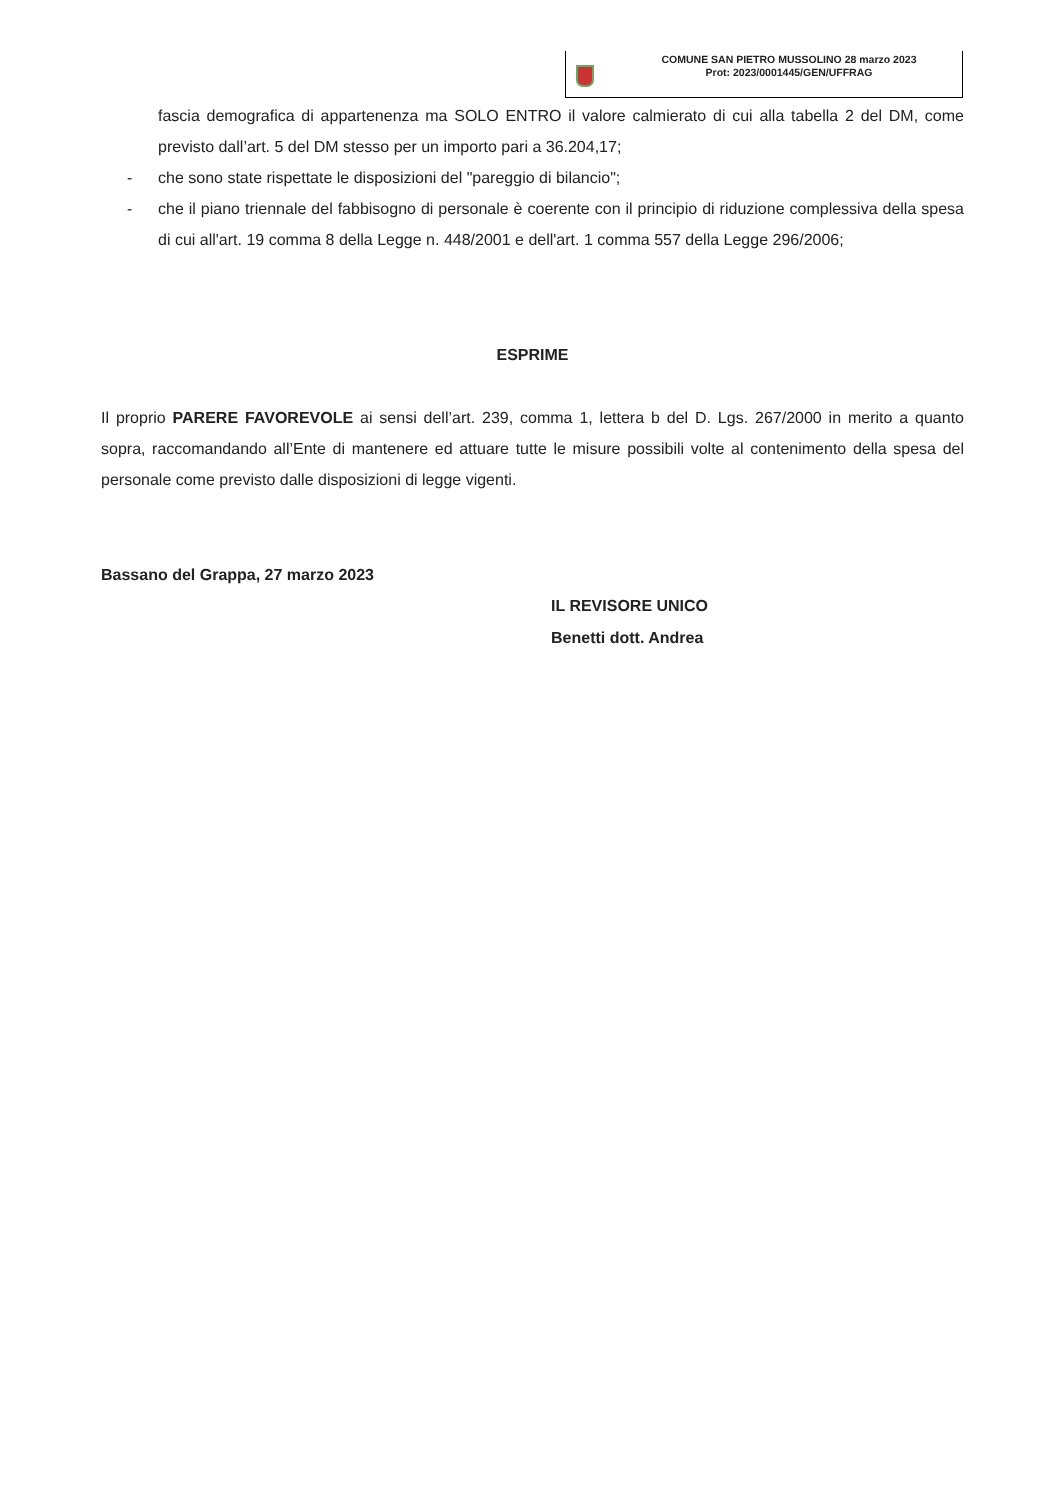COMUNE SAN PIETRO MUSSOLINO 28 marzo 2023
Prot: 2023/0001445/GEN/UFFRAG
fascia demografica di appartenenza ma SOLO ENTRO il valore calmierato di cui alla tabella 2 del DM, come previsto dall’art. 5 del DM stesso per un importo pari a 36.204,17;
- che sono state rispettate le disposizioni del "pareggio di bilancio";
- che il piano triennale del fabbisogno di personale è coerente con il principio di riduzione complessiva della spesa di cui all'art. 19 comma 8 della Legge n. 448/2001 e dell'art. 1 comma 557 della Legge 296/2006;
ESPRIME
Il proprio PARERE FAVOREVOLE ai sensi dell’art. 239, comma 1, lettera b del D. Lgs. 267/2000 in merito a quanto sopra, raccomandando all’Ente di mantenere ed attuare tutte le misure possibili volte al contenimento della spesa del personale come previsto dalle disposizioni di legge vigenti.
Bassano del Grappa, 27 marzo 2023
IL REVISORE UNICO
Benetti dott. Andrea